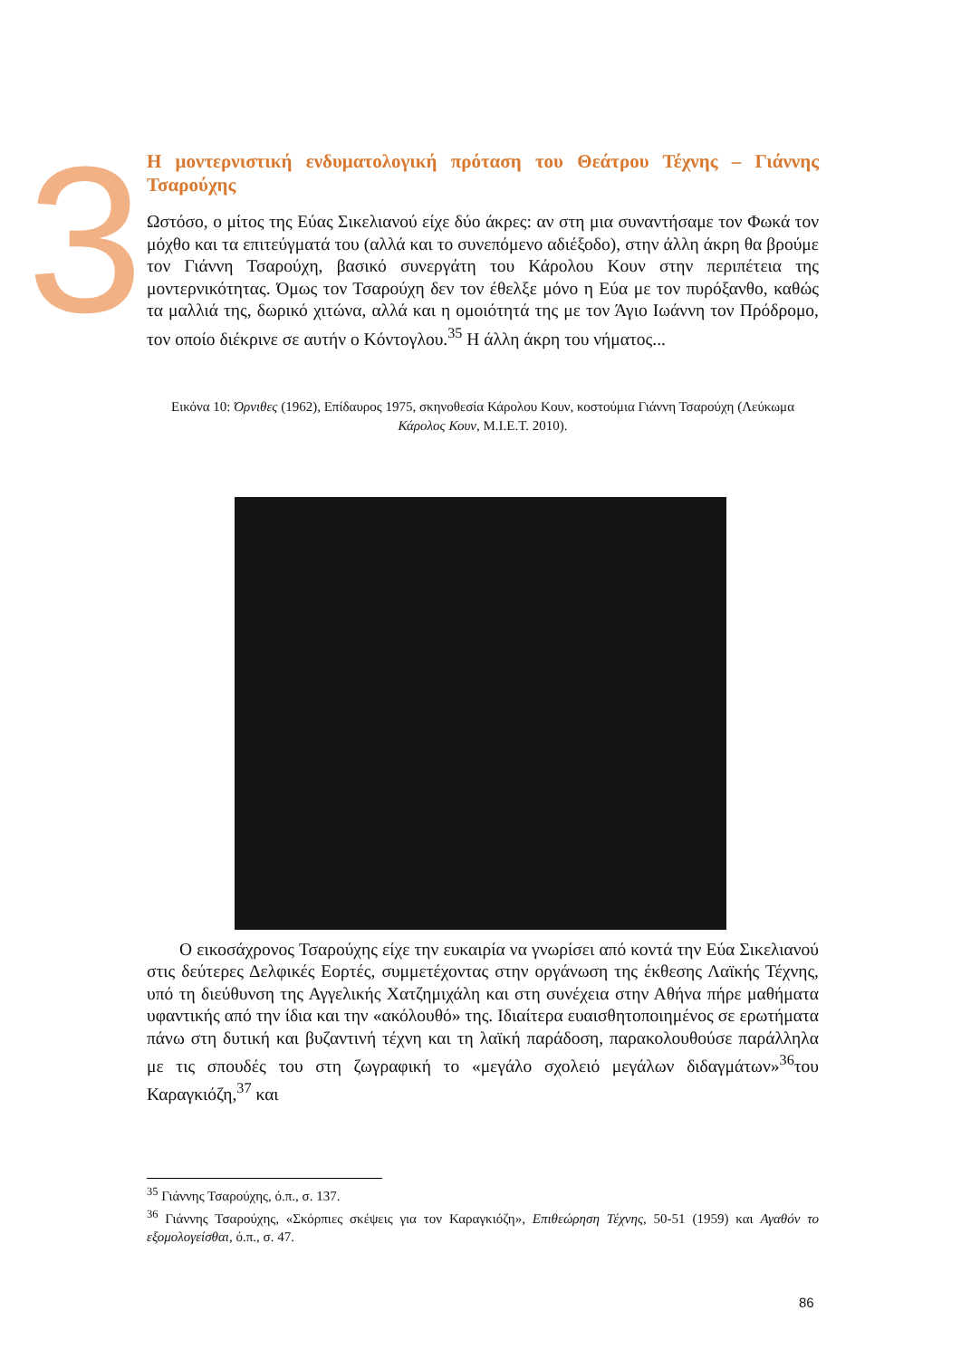3
Η μοντερνιστική ενδυματολογική πρόταση του Θεάτρου Τέχνης – Γιάννης Τσαρούχης
Ωστόσο, ο μίτος της Εύας Σικελιανού είχε δύο άκρες: αν στη μια συναντήσαμε τον Φωκά τον μόχθο και τα επιτεύγματά του (αλλά και το συνεπόμενο αδιέξοδο), στην άλλη άκρη θα βρούμε τον Γιάννη Τσαρούχη, βασικό συνεργάτη του Κάρολου Κουν στην περιπέτεια της μοντερνικότητας. Όμως τον Τσαρούχη δεν τον έθελξε μόνο η Εύα με τον πυρόξανθο, καθώς τα μαλλιά της, δωρικό χιτώνα, αλλά και η ομοιότητά της με τον Άγιο Ιωάννη τον Πρόδρομο, τον οποίο διέκρινε σε αυτήν ο Κόντογλου.<sup>35</sup> Η άλλη άκρη του νήματος...
Εικόνα 10: Όρνιθες (1962), Επίδαυρος 1975, σκηνοθεσία Κάρολου Κουν, κοστούμια Γιάννη Τσαρούχη (Λεύκωμα Κάρολος Κουν, Μ.Ι.Ε.Τ. 2010).
Ο εικοσάχρονος Τσαρούχης είχε την ευκαιρία να γνωρίσει από κοντά την Εύα Σικελιανού στις δεύτερες Δελφικές Εορτές, συμμετέχοντας στην οργάνωση της έκθεσης Λαϊκής Τέχνης, υπό τη διεύθυνση της Αγγελικής Χατζημιχάλη και στη συνέχεια στην Αθήνα πήρε μαθήματα υφαντικής από την ίδια και την «ακόλουθό» της. Ιδιαίτερα ευαισθητοποιημένος σε ερωτήματα πάνω στη δυτική και βυζαντινή τέχνη και τη λαϊκή παράδοση, παρακολουθούσε παράλληλα με τις σπουδές του στη ζωγραφική το «μεγάλο σχολειό μεγάλων διδαγμάτων»<sup>36</sup>του Καραγκιόζη,<sup>37</sup> και
<sup>35</sup> Γιάννης Τσαρούχης, ό.π., σ. 137.
<sup>36</sup> Γιάννης Τσαρούχης, «Σκόρπιες σκέψεις για τον Καραγκιόζη», Επιθεώρηση Τέχνης, 50-51 (1959) και Αγαθόν το εξομολογείσθαι, ό.π., σ. 47.
86